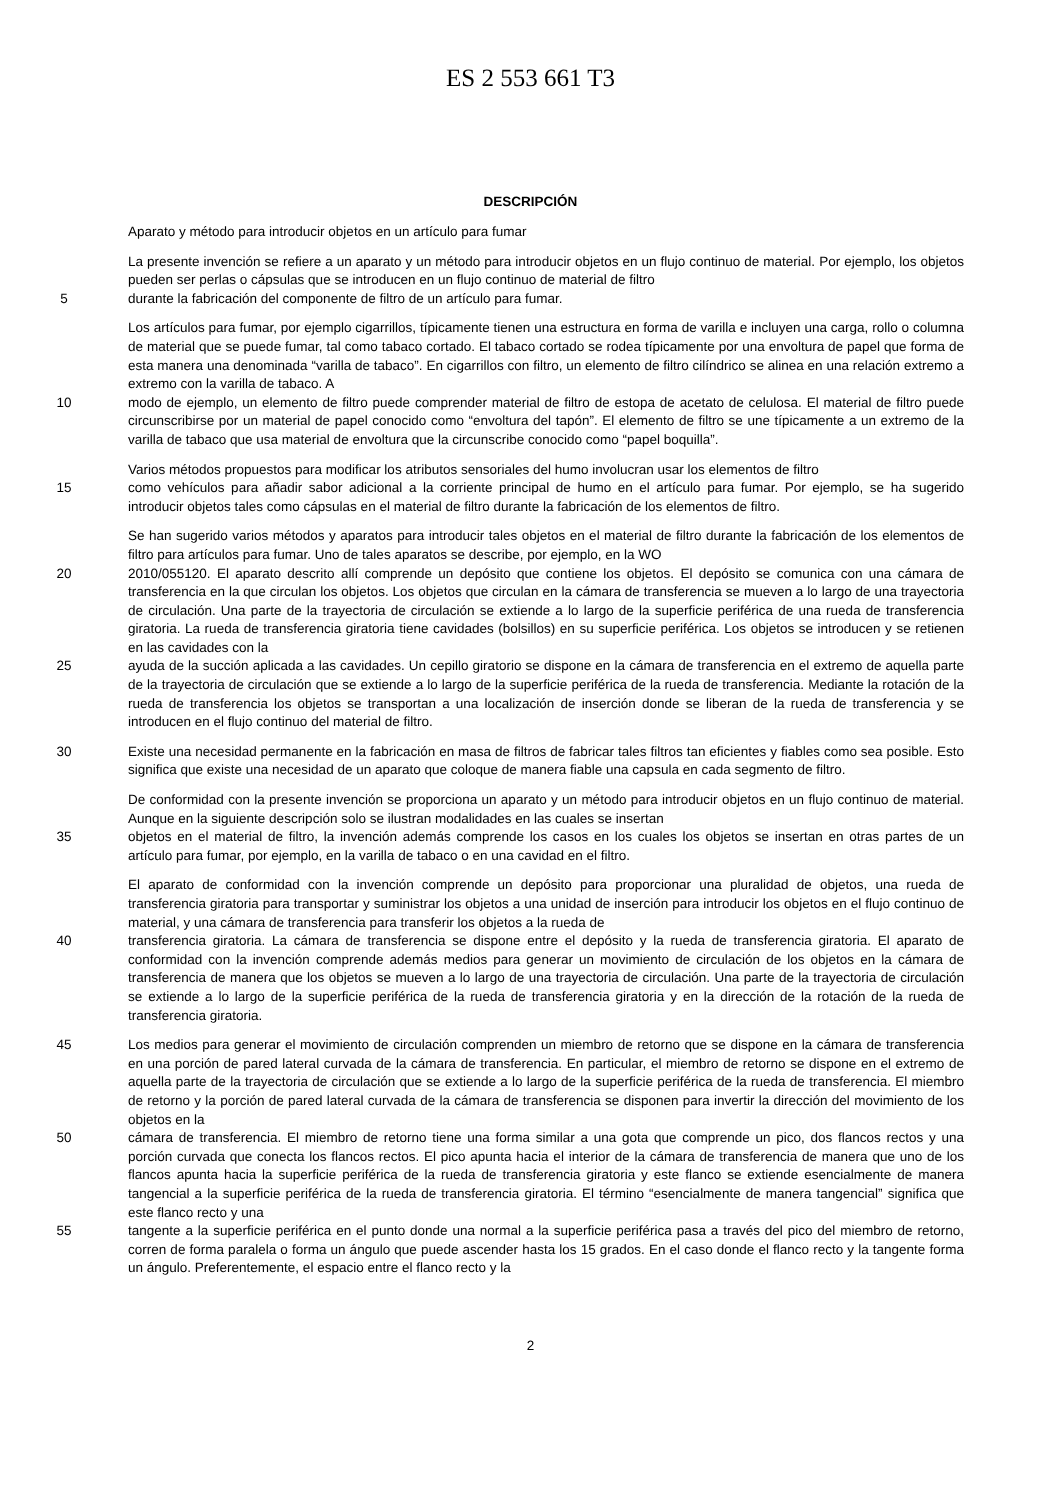ES 2 553 661 T3
DESCRIPCIÓN
Aparato y método para introducir objetos en un artículo para fumar
La presente invención se refiere a un aparato y un método para introducir objetos en un flujo continuo de material. Por ejemplo, los objetos pueden ser perlas o cápsulas que se introducen en un flujo continuo de material de filtro
5 durante la fabricación del componente de filtro de un artículo para fumar.
Los artículos para fumar, por ejemplo cigarrillos, típicamente tienen una estructura en forma de varilla e incluyen una carga, rollo o columna de material que se puede fumar, tal como tabaco cortado. El tabaco cortado se rodea típicamente por una envoltura de papel que forma de esta manera una denominada “varilla de tabaco”. En cigarrillos con filtro, un elemento de filtro cilíndrico se alinea en una relación extremo a extremo con la varilla de tabaco. A
10 modo de ejemplo, un elemento de filtro puede comprender material de filtro de estopa de acetato de celulosa. El material de filtro puede circunscribirse por un material de papel conocido como “envoltura del tapón”. El elemento de filtro se une típicamente a un extremo de la varilla de tabaco que usa material de envoltura que la circunscribe conocido como “papel boquilla”.
Varios métodos propuestos para modificar los atributos sensoriales del humo involucran usar los elementos de filtro
15 como vehículos para añadir sabor adicional a la corriente principal de humo en el artículo para fumar. Por ejemplo, se ha sugerido introducir objetos tales como cápsulas en el material de filtro durante la fabricación de los elementos de filtro.
Se han sugerido varios métodos y aparatos para introducir tales objetos en el material de filtro durante la fabricación de los elementos de filtro para artículos para fumar. Uno de tales aparatos se describe, por ejemplo, en la WO
20 2010/055120. El aparato descrito allí comprende un depósito que contiene los objetos. El depósito se comunica con una cámara de transferencia en la que circulan los objetos. Los objetos que circulan en la cámara de transferencia se mueven a lo largo de una trayectoria de circulación. Una parte de la trayectoria de circulación se extiende a lo largo de la superficie periférica de una rueda de transferencia giratoria. La rueda de transferencia giratoria tiene cavidades (bolsillos) en su superficie periférica. Los objetos se introducen y se retienen en las cavidades con la
25 ayuda de la succión aplicada a las cavidades. Un cepillo giratorio se dispone en la cámara de transferencia en el extremo de aquella parte de la trayectoria de circulación que se extiende a lo largo de la superficie periférica de la rueda de transferencia. Mediante la rotación de la rueda de transferencia los objetos se transportan a una localización de inserción donde se liberan de la rueda de transferencia y se introducen en el flujo continuo del material de filtro.
30 Existe una necesidad permanente en la fabricación en masa de filtros de fabricar tales filtros tan eficientes y fiables como sea posible. Esto significa que existe una necesidad de un aparato que coloque de manera fiable una capsula en cada segmento de filtro.
De conformidad con la presente invención se proporciona un aparato y un método para introducir objetos en un flujo continuo de material. Aunque en la siguiente descripción solo se ilustran modalidades en las cuales se insertan
35 objetos en el material de filtro, la invención además comprende los casos en los cuales los objetos se insertan en otras partes de un artículo para fumar, por ejemplo, en la varilla de tabaco o en una cavidad en el filtro.
El aparato de conformidad con la invención comprende un depósito para proporcionar una pluralidad de objetos, una rueda de transferencia giratoria para transportar y suministrar los objetos a una unidad de inserción para introducir los objetos en el flujo continuo de material, y una cámara de transferencia para transferir los objetos a la rueda de
40 transferencia giratoria. La cámara de transferencia se dispone entre el depósito y la rueda de transferencia giratoria. El aparato de conformidad con la invención comprende además medios para generar un movimiento de circulación de los objetos en la cámara de transferencia de manera que los objetos se mueven a lo largo de una trayectoria de circulación. Una parte de la trayectoria de circulación se extiende a lo largo de la superficie periférica de la rueda de transferencia giratoria y en la dirección de la rotación de la rueda de transferencia giratoria.
45 Los medios para generar el movimiento de circulación comprenden un miembro de retorno que se dispone en la cámara de transferencia en una porción de pared lateral curvada de la cámara de transferencia. En particular, el miembro de retorno se dispone en el extremo de aquella parte de la trayectoria de circulación que se extiende a lo largo de la superficie periférica de la rueda de transferencia. El miembro de retorno y la porción de pared lateral curvada de la cámara de transferencia se disponen para invertir la dirección del movimiento de los objetos en la
50 cámara de transferencia. El miembro de retorno tiene una forma similar a una gota que comprende un pico, dos flancos rectos y una porción curvada que conecta los flancos rectos. El pico apunta hacia el interior de la cámara de transferencia de manera que uno de los flancos apunta hacia la superficie periférica de la rueda de transferencia giratoria y este flanco se extiende esencialmente de manera tangencial a la superficie periférica de la rueda de transferencia giratoria. El término “esencialmente de manera tangencial” significa que este flanco recto y una
55 tangente a la superficie periférica en el punto donde una normal a la superficie periférica pasa a través del pico del miembro de retorno, corren de forma paralela o forma un ángulo que puede ascender hasta los 15 grados. En el caso donde el flanco recto y la tangente forma un ángulo. Preferentemente, el espacio entre el flanco recto y la
2